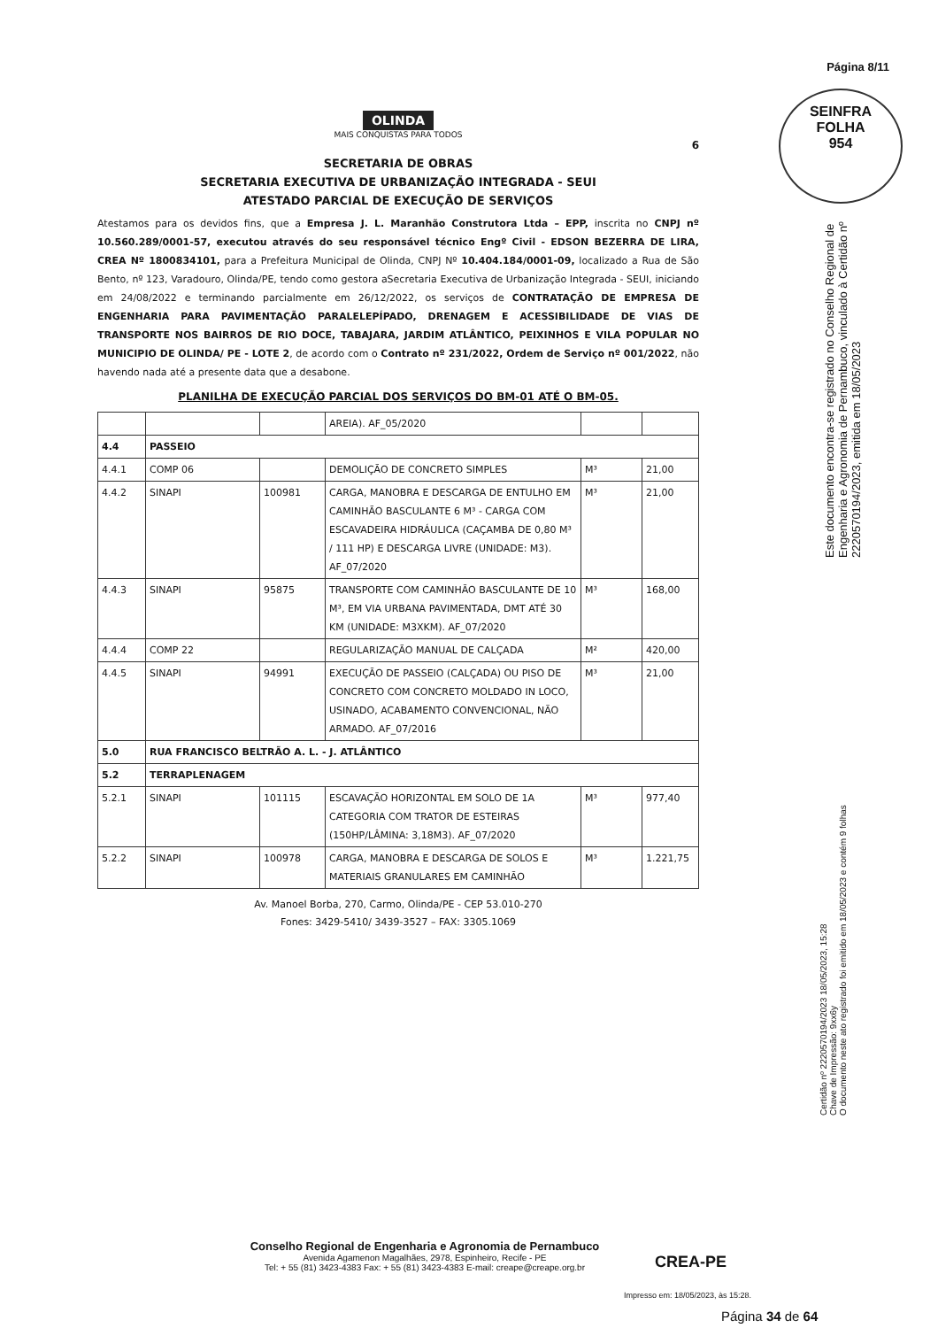Página 8/11
SEINFRA
FOLHA
954
OLINDA
MAIS CONQUISTAS PARA TODOS
6
SECRETARIA DE OBRAS
SECRETARIA EXECUTIVA DE URBANIZAÇÃO INTEGRADA - SEUI
ATESTADO PARCIAL DE EXECUÇÃO DE SERVIÇOS
Atestamos para os devidos fins, que a Empresa J. L. Maranhão Construtora Ltda – EPP, inscrita no CNPJ nº 10.560.289/0001-57, executou através do seu responsável técnico Engº Civil - EDSON BEZERRA DE LIRA, CREA Nº 1800834101, para a Prefeitura Municipal de Olinda, CNPJ Nº 10.404.184/0001-09, localizado a Rua de São Bento, nº 123, Varadouro, Olinda/PE, tendo como gestora aSecretaria Executiva de Urbanização Integrada - SEUI, iniciando em 24/08/2022 e terminando parcialmente em 26/12/2022, os serviços de CONTRATAÇÃO DE EMPRESA DE ENGENHARIA PARA PAVIMENTAÇÃO PARALELEPÍPADO, DRENAGEM E ACESSIBILIDADE DE VIAS DE TRANSPORTE NOS BAIRROS DE RIO DOCE, TABAJARA, JARDIM ATLÂNTICO, PEIXINHOS E VILA POPULAR NO MUNICIPIO DE OLINDA/ PE - LOTE 2, de acordo com o Contrato nº 231/2022, Ordem de Serviço nº 001/2022, não havendo nada até a presente data que a desabone.
PLANILHA DE EXECUÇÃO PARCIAL DOS SERVIÇOS DO BM-01 ATÉ O BM-05.
| | | | AREIA). AF_05/2020 | | |
| 4.4 | PASSEIO | | | | |
| 4.4.1 | COMP 06 | | DEMOLIÇÃO DE CONCRETO SIMPLES | M³ | 21,00 |
| 4.4.2 | SINAPI | 100981 | CARGA, MANOBRA E DESCARGA DE ENTULHO EM CAMINHÃO BASCULANTE 6 M³ - CARGA COM ESCAVADEIRA HIDRÁULICA (CAÇAMBA DE 0,80 M³ / 111 HP) E DESCARGA LIVRE (UNIDADE: M3). AF_07/2020 | M³ | 21,00 |
| 4.4.3 | SINAPI | 95875 | TRANSPORTE COM CAMINHÃO BASCULANTE DE 10 M³, EM VIA URBANA PAVIMENTADA, DMT ATÉ 30 KM (UNIDADE: M3XKM). AF_07/2020 | M³ | 168,00 |
| 4.4.4 | COMP 22 | | REGULARIZAÇÃO MANUAL DE CALÇADA | M² | 420,00 |
| 4.4.5 | SINAPI | 94991 | EXECUÇÃO DE PASSEIO (CALÇADA) OU PISO DE CONCRETO COM CONCRETO MOLDADO IN LOCO, USINADO, ACABAMENTO CONVENCIONAL, NÃO ARMADO. AF_07/2016 | M³ | 21,00 |
| 5.0 | RUA FRANCISCO BELTRÃO A. L. - J. ATLÂNTICO | | | | |
| 5.2 | TERRAPLENAGEM | | | | |
| 5.2.1 | SINAPI | 101115 | ESCAVAÇÃO HORIZONTAL EM SOLO DE 1A CATEGORIA COM TRATOR DE ESTEIRAS (150HP/LÂMINA: 3,18M3). AF_07/2020 | M³ | 977,40 |
| 5.2.2 | SINAPI | 100978 | CARGA, MANOBRA E DESCARGA DE SOLOS E MATERIAIS GRANULARES EM CAMINHÃO | M³ | 1.221,75 |
Av. Manoel Borba, 270, Carmo, Olinda/PE - CEP 53.010-270
Fones: 3429-5410/ 3439-3527 – FAX: 3305.1069
Este documento encontra-se registrado no Conselho Regional de Engenharia e Agronomia de Pernambuco, vinculado à Certidão nº 2220570194/2023, emitida em 18/05/2023
Certidão nº 2220570194/2023 18/05/2023, 15:28
Chave de Impressão: 9xx6y
O documento neste ato registrado foi emitido em 18/05/2023 e contém 9 folhas
Conselho Regional de Engenharia e Agronomia de Pernambuco
Avenida Agamenon Magalhães, 2978, Espinheiro, Recife - PE
Tel: + 55 (81) 3423-4383 Fax: + 55 (81) 3423-4383 E-mail: creape@creape.org.br
CREA-PE
Impresso em: 18/05/2023, às 15:28.
Página 34 de 64